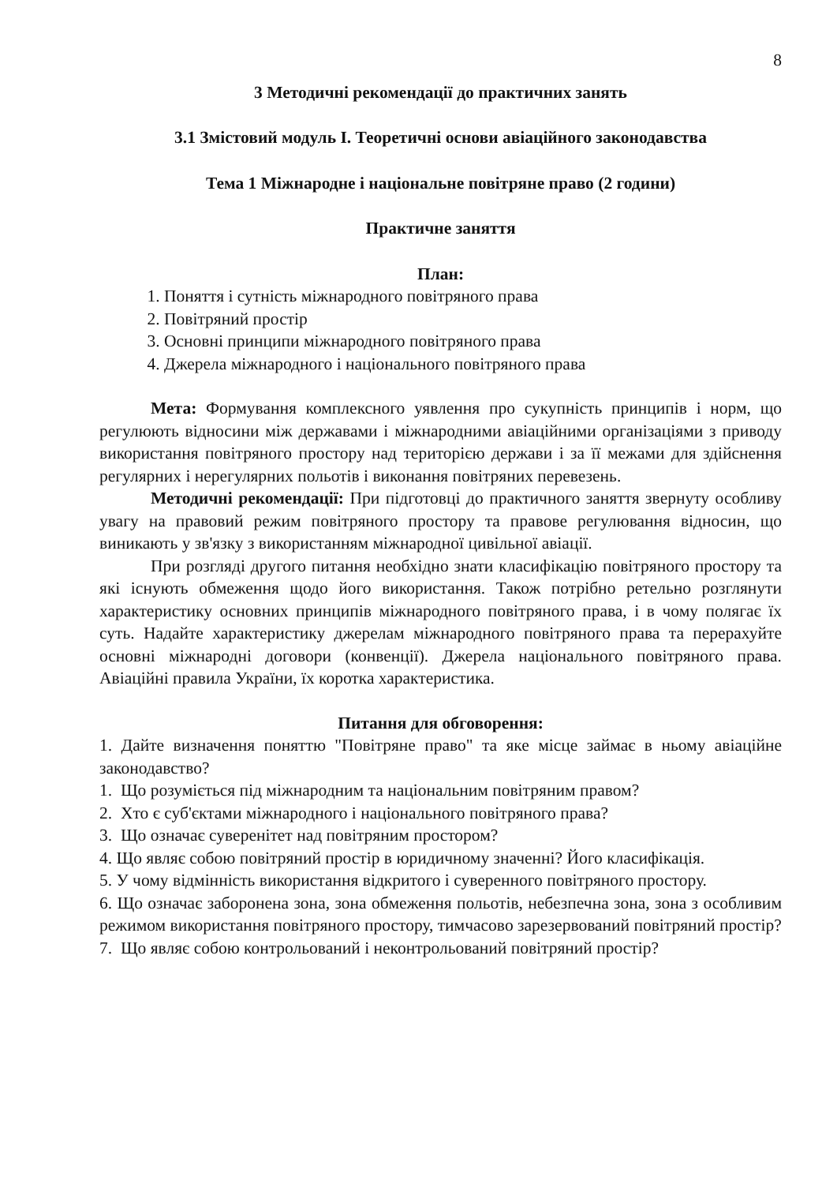8
3 Методичні рекомендації до практичних занять
3.1 Змістовий модуль І. Теоретичні основи авіаційного законодавства
Тема 1 Міжнародне і національне повітряне право (2 години)
Практичне заняття
План:
1. Поняття і сутність міжнародного повітряного права
2. Повітряний простір
3. Основні принципи міжнародного повітряного права
4. Джерела міжнародного і національного повітряного права
Мета: Формування комплексного уявлення про сукупність принципів і норм, що регулюють відносини між державами і міжнародними авіаційними організаціями з приводу використання повітряного простору над територією держави і за її межами для здійснення регулярних і нерегулярних польотів і виконання повітряних перевезень.
Методичні рекомендації: При підготовці до практичного заняття звернуту особливу увагу на правовий режим повітряного простору та правове регулювання відносин, що виникають у зв'язку з використанням міжнародної цивільної авіації.
При розгляді другого питання необхідно знати класифікацію повітряного простору та які існують обмеження щодо його використання. Також потрібно ретельно розглянути характеристику основних принципів міжнародного повітряного права, і в чому полягає їх суть. Надайте характеристику джерелам міжнародного повітряного права та перерахуйте основні міжнародні договори (конвенції). Джерела національного повітряного права. Авіаційні правила України, їх коротка характеристика.
Питання для обговорення:
1. Дайте визначення поняттю "Повітряне право" та яке місце займає в ньому авіаційне законодавство?
1. Що розуміється під міжнародним та національним повітряним правом?
2. Хто є суб'єктами міжнародного і національного повітряного права?
3. Що означає суверенітет над повітряним простором?
4. Що являє собою повітряний простір в юридичному значенні? Його класифікація.
5. У чому відмінність використання відкритого і суверенного повітряного простору.
6. Що означає заборонена зона, зона обмеження польотів, небезпечна зона, зона з особливим режимом використання повітряного простору, тимчасово зарезервований повітряний простір?
7. Що являє собою контрольований і неконтрольований повітряний простір?